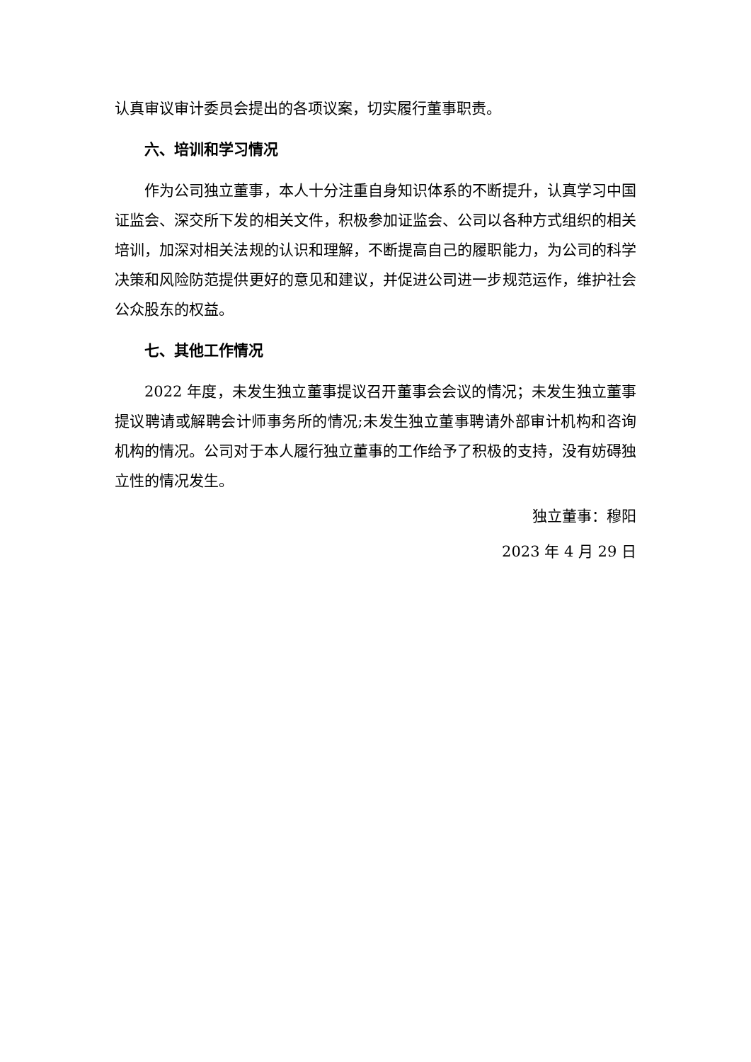认真审议审计委员会提出的各项议案，切实履行董事职责。
六、培训和学习情况
作为公司独立董事，本人十分注重自身知识体系的不断提升，认真学习中国证监会、深交所下发的相关文件，积极参加证监会、公司以各种方式组织的相关培训，加深对相关法规的认识和理解，不断提高自己的履职能力，为公司的科学决策和风险防范提供更好的意见和建议，并促进公司进一步规范运作，维护社会公众股东的权益。
七、其他工作情况
2022 年度，未发生独立董事提议召开董事会会议的情况；未发生独立董事提议聘请或解聘会计师事务所的情况;未发生独立董事聘请外部审计机构和咨询机构的情况。公司对于本人履行独立董事的工作给予了积极的支持，没有妨碍独立性的情况发生。
独立董事：穆阳
2023 年 4 月 29 日